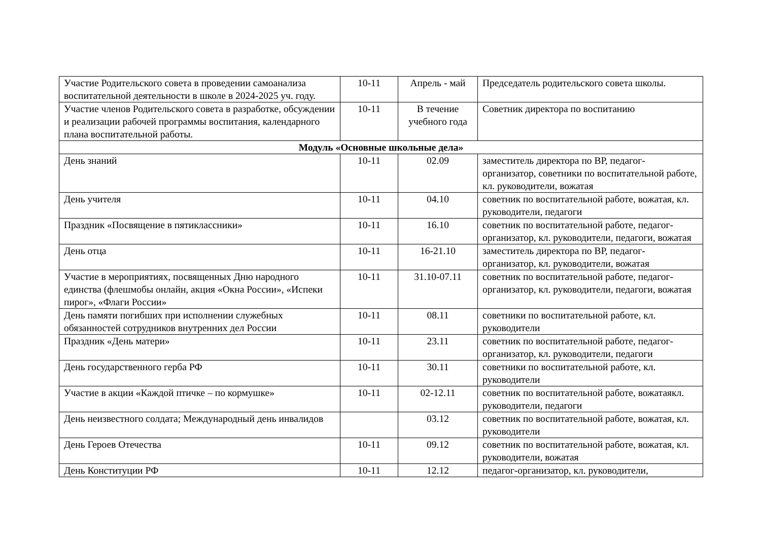| Участие Родительского совета в проведении самоанализа воспитательной деятельности в школе в 2024-2025 уч. году. | 10-11 | Апрель - май | Председатель родительского совета школы. |
| Участие членов Родительского совета в разработке, обсуждении и реализации рабочей программы воспитания, календарного плана воспитательной работы. | 10-11 | В течение учебного года | Советник директора по воспитанию |
| Модуль «Основные школьные дела» | | | |
| День знаний | 10-11 | 02.09 | заместитель директора по ВР, педагог-организатор, советники по воспитательной работе, кл. руководители, вожатая |
| День учителя | 10-11 | 04.10 | советник по воспитательной работе, вожатая, кл. руководители, педагоги |
| Праздник «Посвящение в пятиклассники» | 10-11 | 16.10 | советник по воспитательной работе, педагог-организатор, кл. руководители, педагоги, вожатая |
| День отца | 10-11 | 16-21.10 | заместитель директора по ВР, педагог-организатор, кл. руководители, вожатая |
| Участие в мероприятиях, посвященных Дню народного единства (флешмобы онлайн, акция «Окна России», «Испеки пирог», «Флаги России» | 10-11 | 31.10-07.11 | советник по воспитательной работе, педагог-организатор, кл. руководители, педагоги, вожатая |
| День памяти погибших при исполнении служебных обязанностей сотрудников внутренних дел России | 10-11 | 08.11 | советники по воспитательной работе, кл. руководители |
| Праздник «День матери» | 10-11 | 23.11 | советник по воспитательной работе, педагог-организатор, кл. руководители, педагоги |
| День государственного герба РФ | 10-11 | 30.11 | советники по воспитательной работе, кл. руководители |
| Участие в акции «Каждой птичке – по кормушке» | 10-11 | 02-12.11 | советник по воспитательной работе, вожатаякл. руководители, педагоги |
| День неизвестного солдата; Международный день инвалидов | | 03.12 | советник по воспитательной работе, вожатая, кл. руководители |
| День Героев Отечества | 10-11 | 09.12 | советник по воспитательной работе, вожатая, кл. руководители, вожатая |
| День Конституции РФ | 10-11 | 12.12 | педагог-организатор, кл. руководители, |